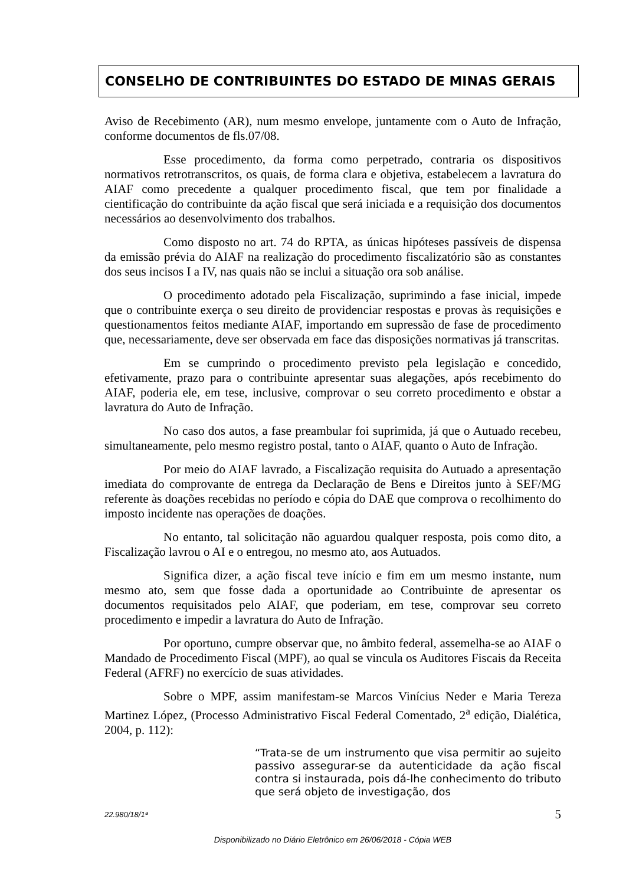CONSELHO DE CONTRIBUINTES DO ESTADO DE MINAS GERAIS
Aviso de Recebimento (AR), num mesmo envelope, juntamente com o Auto de Infração, conforme documentos de fls.07/08.
Esse procedimento, da forma como perpetrado, contraria os dispositivos normativos retrotranscritos, os quais, de forma clara e objetiva, estabelecem a lavratura do AIAF como precedente a qualquer procedimento fiscal, que tem por finalidade a cientificação do contribuinte da ação fiscal que será iniciada e a requisição dos documentos necessários ao desenvolvimento dos trabalhos.
Como disposto no art. 74 do RPTA, as únicas hipóteses passíveis de dispensa da emissão prévia do AIAF na realização do procedimento fiscalizatório são as constantes dos seus incisos I a IV, nas quais não se inclui a situação ora sob análise.
O procedimento adotado pela Fiscalização, suprimindo a fase inicial, impede que o contribuinte exerça o seu direito de providenciar respostas e provas às requisições e questionamentos feitos mediante AIAF, importando em supressão de fase de procedimento que, necessariamente, deve ser observada em face das disposições normativas já transcritas.
Em se cumprindo o procedimento previsto pela legislação e concedido, efetivamente, prazo para o contribuinte apresentar suas alegações, após recebimento do AIAF, poderia ele, em tese, inclusive, comprovar o seu correto procedimento e obstar a lavratura do Auto de Infração.
No caso dos autos, a fase preambular foi suprimida, já que o Autuado recebeu, simultaneamente, pelo mesmo registro postal, tanto o AIAF, quanto o Auto de Infração.
Por meio do AIAF lavrado, a Fiscalização requisita do Autuado a apresentação imediata do comprovante de entrega da Declaração de Bens e Direitos junto à SEF/MG referente às doações recebidas no período e cópia do DAE que comprova o recolhimento do imposto incidente nas operações de doações.
No entanto, tal solicitação não aguardou qualquer resposta, pois como dito, a Fiscalização lavrou o AI e o entregou, no mesmo ato, aos Autuados.
Significa dizer, a ação fiscal teve início e fim em um mesmo instante, num mesmo ato, sem que fosse dada a oportunidade ao Contribuinte de apresentar os documentos requisitados pelo AIAF, que poderiam, em tese, comprovar seu correto procedimento e impedir a lavratura do Auto de Infração.
Por oportuno, cumpre observar que, no âmbito federal, assemelha-se ao AIAF o Mandado de Procedimento Fiscal (MPF), ao qual se vincula os Auditores Fiscais da Receita Federal (AFRF) no exercício de suas atividades.
Sobre o MPF, assim manifestam-se Marcos Vinícius Neder e Maria Tereza Martinez López, (Processo Administrativo Fiscal Federal Comentado, 2<sup>a</sup> edição, Dialética, 2004, p. 112):
“Trata-se de um instrumento que visa permitir ao sujeito passivo assegurar-se da autenticidade da ação fiscal contra si instaurada, pois dá-lhe conhecimento do tributo que será objeto de investigação, dos
22.980/18/1ª 5
Disponibilizado no Diário Eletrônico em 26/06/2018 - Cópia WEB